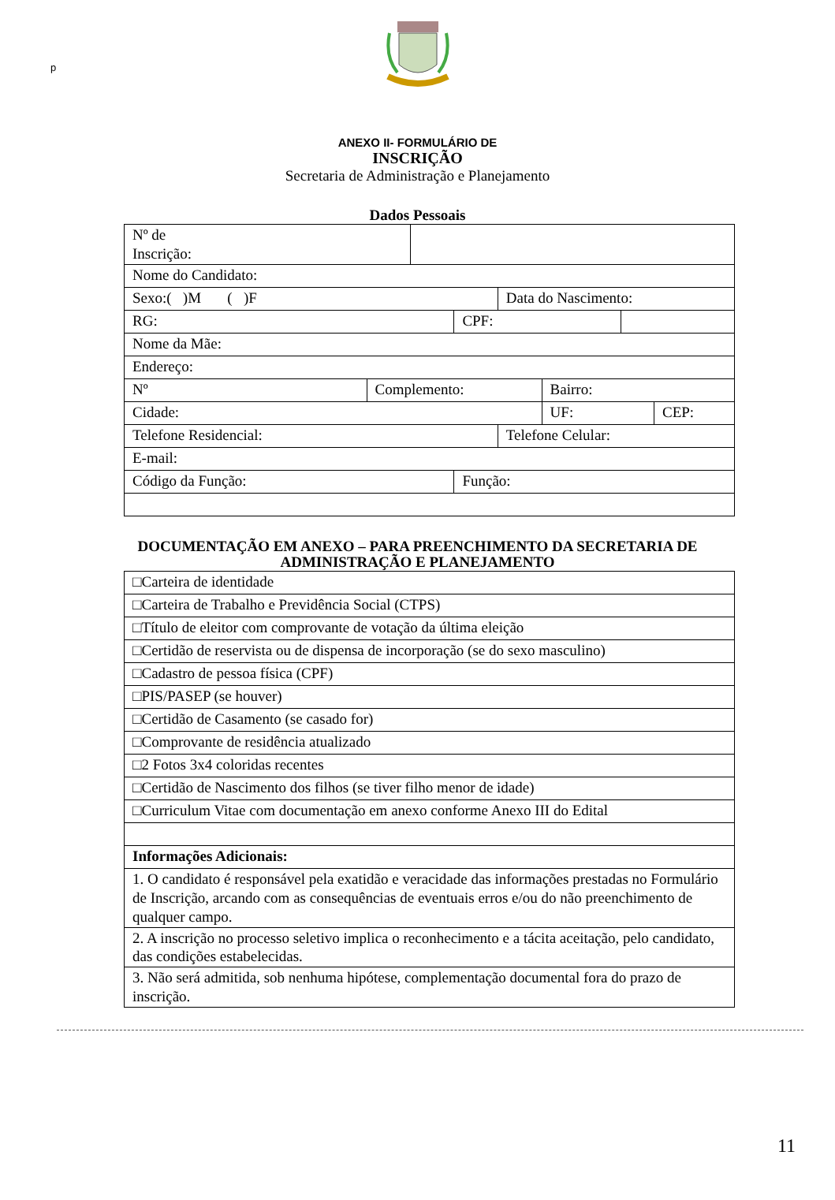p
ANEXO II- FORMULÁRIO DE
INSCRIÇÃO
Secretaria de Administração e Planejamento
Dados Pessoais
| Nº de Inscrição: | | | | | | | |
| Nome do Candidato: | | | | | | | |
| Sexo:( )M ( )F | | | | Data do Nascimento: | | | |
| RG: | | | CPF: | | | | |
| Nome da Mãe: | | | | | | | |
| Endereço: | | | | | | | |
| Nº | Complemento: | | | | Bairro: | | |
| Cidade: | | | | | UF: | | CEP: |
| Telefone Residencial: | | | | Telefone Celular: | | | |
| E-mail: | | | | | | | |
| Código da Função: | | | Função: | | | | |
DOCUMENTAÇÃO EM ANEXO – PARA PREENCHIMENTO DA SECRETARIA DE
ADMINISTRAÇÃO E PLANEJAMENTO
| □Carteira de identidade |
| □Carteira de Trabalho e Previdência Social (CTPS) |
| □Título de eleitor com comprovante de votação da última eleição |
| □Certidão de reservista ou de dispensa de incorporação (se do sexo masculino) |
| □Cadastro de pessoa física (CPF) |
| □PIS/PASEP (se houver) |
| □Certidão de Casamento (se casado for) |
| □Comprovante de residência atualizado |
| □2 Fotos 3x4 coloridas recentes |
| □Certidão de Nascimento dos filhos (se tiver filho menor de idade) |
| □Curriculum Vitae com documentação em anexo conforme Anexo III do Edital |
| Informações Adicionais: |
| 1. O candidato é responsável pela exatidão e veracidade das informações prestadas no Formulário de Inscrição, arcando com as consequências de eventuais erros e/ou do não preenchimento de qualquer campo. |
| 2. A inscrição no processo seletivo implica o reconhecimento e a tácita aceitação, pelo candidato, das condições estabelecidas. |
| 3. Não será admitida, sob nenhuma hipótese, complementação documental fora do prazo de inscrição. |
11